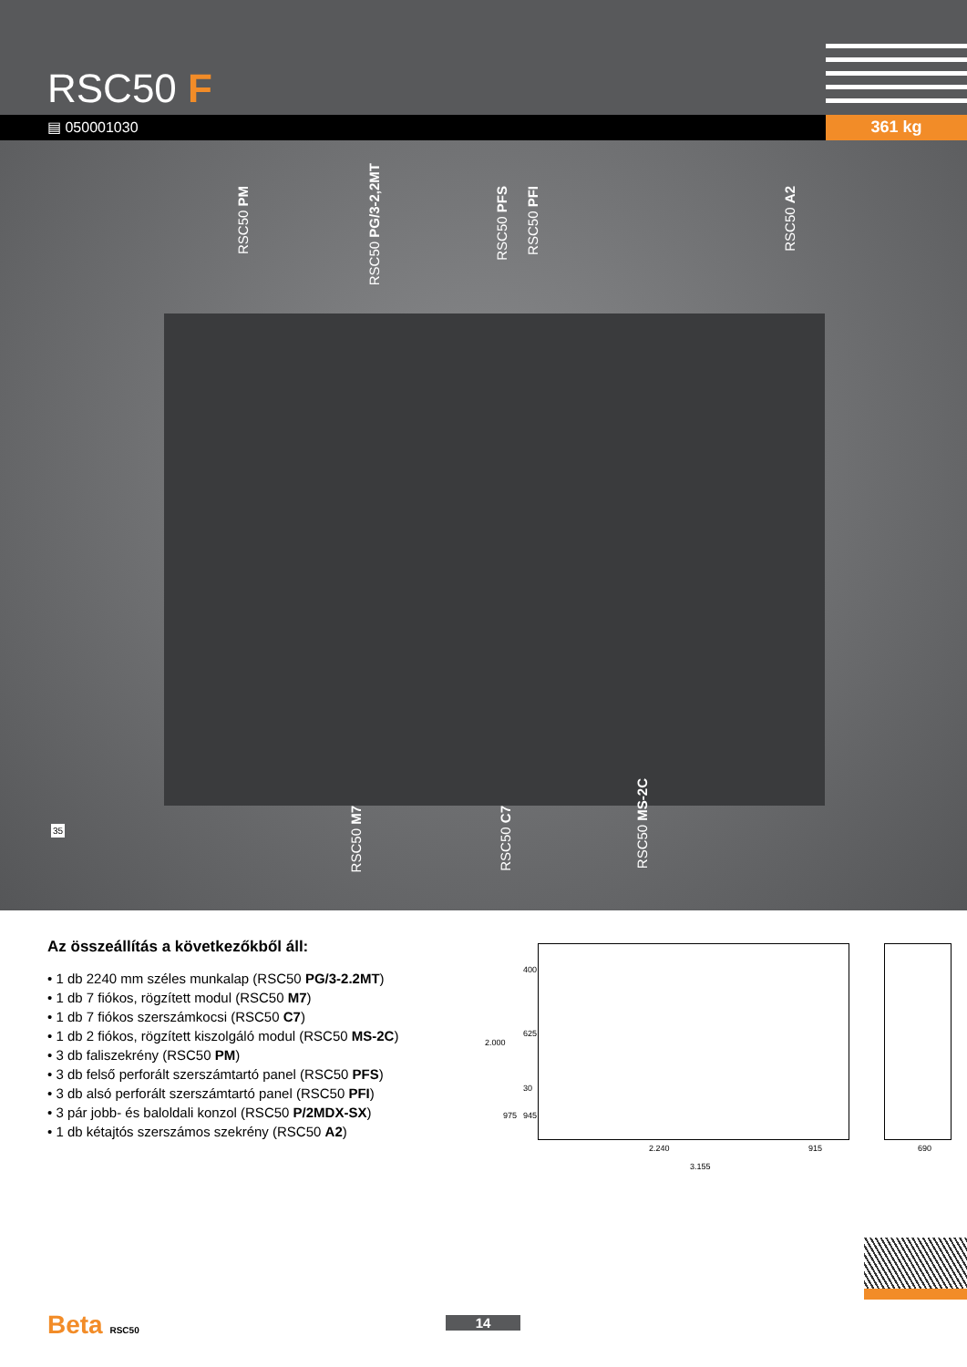RSC50 F
▤ 050001030 361 kg
RSC50 PM
RSC50 PG/3-2,2MT
RSC50 PFS
RSC50 PFI
RSC50 A2
RSC50 M7
RSC50 C7
RSC50 MS-2C
35
Az összeállítás a következőkből áll:
• 1 db 2240 mm széles munkalap (RSC50 PG/3-2.2MT)
• 1 db 7 fiókos, rögzített modul (RSC50 M7)
• 1 db 7 fiókos szerszámkocsi (RSC50 C7)
• 1 db 2 fiókos, rögzített kiszolgáló modul (RSC50 MS-2C)
• 3 db faliszekrény (RSC50 PM)
• 3 db felső perforált szerszámtartó panel (RSC50 PFS)
• 3 db alsó perforált szerszámtartó panel (RSC50 PFI)
• 3 pár jobb- és baloldali konzol (RSC50 P/2MDX-SX)
• 1 db kétajtós szerszámos szekrény (RSC50 A2)
400
625
30
945
2.000
975
2.240 915 690
3.155
Beta RSC50 14